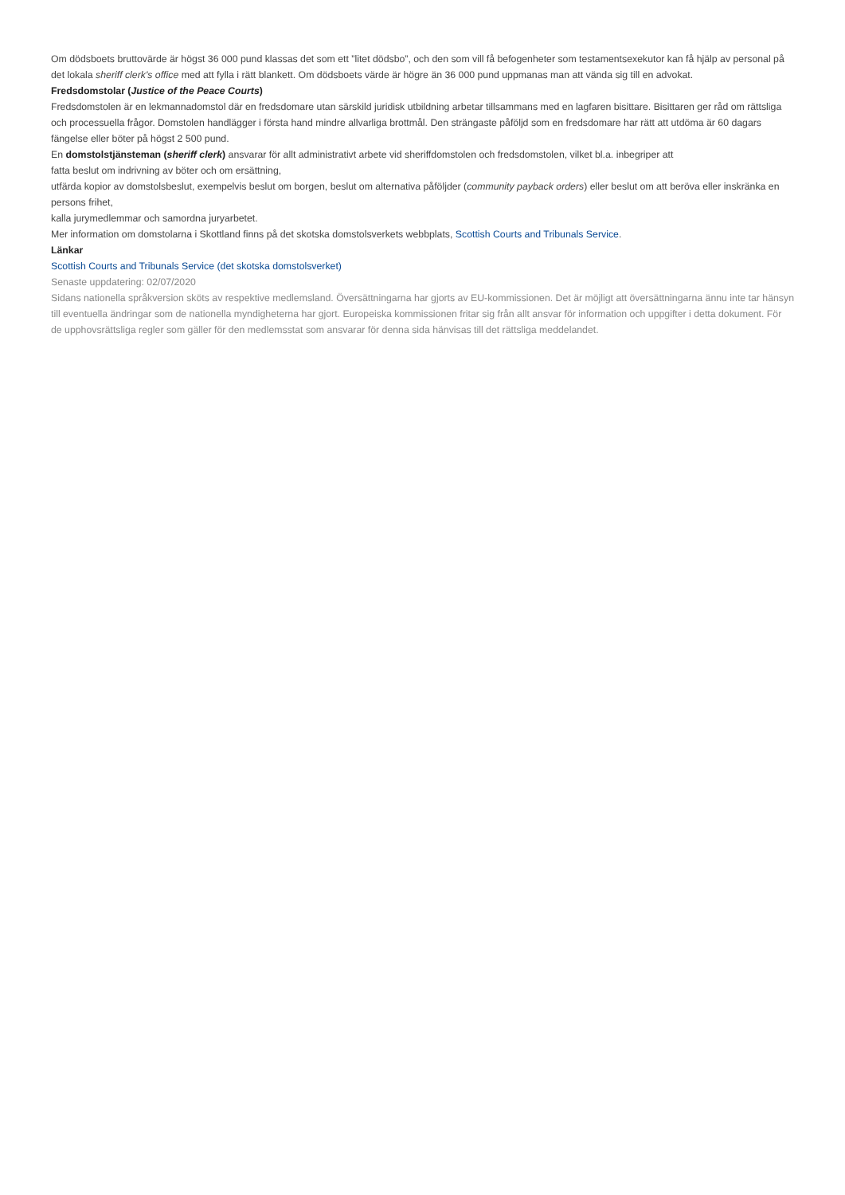Om dödsboets bruttovärde är högst 36 000 pund klassas det som ett ”litet dödsbo”, och den som vill få befogenheter som testamentsexekutor kan få hjälp av personal på det lokala sheriff clerk's office med att fylla i rätt blankett. Om dödsboets värde är högre än 36 000 pund uppmanas man att vända sig till en advokat.
Fredsdomstolar (Justice of the Peace Courts)
Fredsdomstolen är en lekmannadomstol där en fredsdomare utan särskild juridisk utbildning arbetar tillsammans med en lagfaren bisittare. Bisittaren ger råd om rättsliga och processuella frågor. Domstolen handlägger i första hand mindre allvarliga brottmål. Den strängaste påföljd som en fredsdomare har rätt att utdöma är 60 dagars fängelse eller böter på högst 2 500 pund.
En domstolstjänsteman (sheriff clerk) ansvarar för allt administrativt arbete vid sheriffdomstolen och fredsdomstolen, vilket bl.a. inbegriper att
fatta beslut om indrivning av böter och om ersättning,
utfärda kopior av domstolsbeslut, exempelvis beslut om borgen, beslut om alternativa påföljder (community payback orders) eller beslut om att beröva eller inskränka en persons frihet,
kalla jurymedlemmar och samordna juryarbetet.
Mer information om domstolarna i Skottland finns på det skotska domstolsverkets webbplats, Scottish Courts and Tribunals Service.
Länkar
Scottish Courts and Tribunals Service (det skotska domstolsverket)
Senaste uppdatering: 02/07/2020
Sidans nationella språkversion sköts av respektive medlemsland. Översättningarna har gjorts av EU-kommissionen. Det är möjligt att översättningarna ännu inte tar hänsyn till eventuella ändringar som de nationella myndigheterna har gjort. Europeiska kommissionen fritar sig från allt ansvar för information och uppgifter i detta dokument. För de upphovsrättsliga regler som gäller för den medlemsstat som ansvarar för denna sida hänvisas till det rättsliga meddelandet.